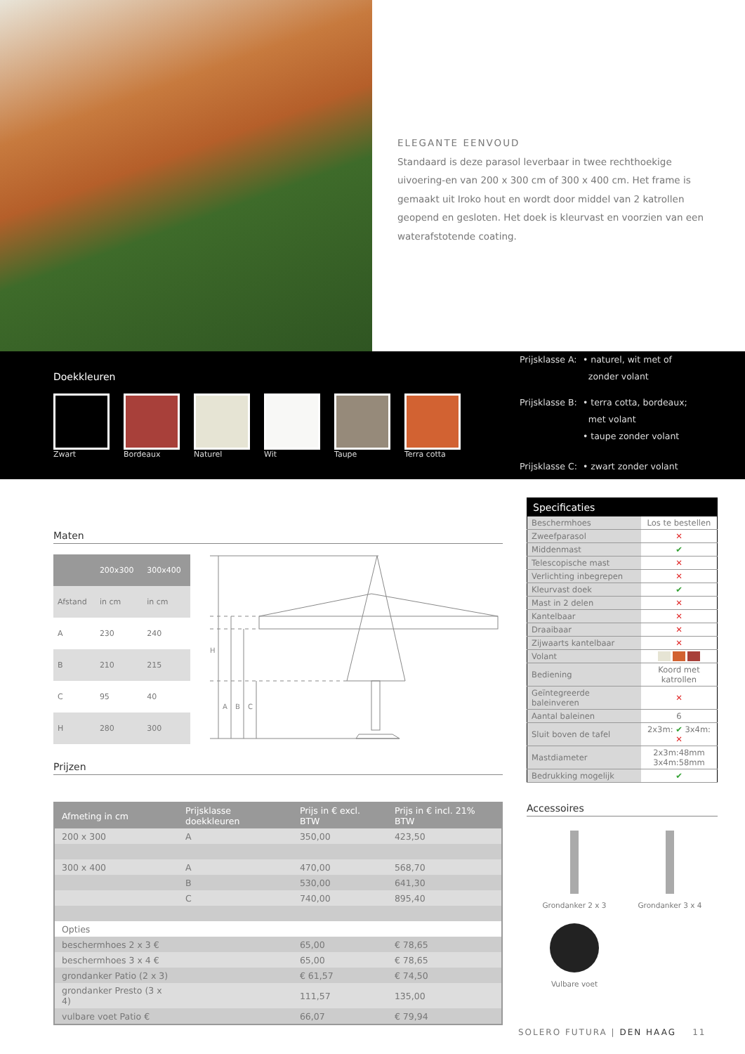ELEGANTE EENVOUD
Standaard is deze parasol leverbaar in twee rechthoekige uivoering-en van 200 x 300 cm of 300 x 400 cm. Het frame is gemaakt uit Iroko hout en wordt door middel van 2 katrollen geopend en gesloten. Het doek is kleurvast en voorzien van een waterafstotende coating.
Doekkleuren
Zwart Bordeaux Naturel Wit Taupe Terra cotta
| Prijsklasse A: | • naturel, wit met of zonder volant |
| Prijsklasse B: | • terra cotta, bordeaux; met volant • taupe zonder volant |
| Prijsklasse C: | • zwart zonder volant |
Maten
| | 200x300 | 300x400 |
| --- | --- | --- |
| Afstand | in cm | in cm |
| A | 230 | 240 |
| B | 210 | 215 |
| C | 95 | 40 |
| H | 280 | 300 |
H
A
B
C
Prijzen
| Afmeting in cm | Prijsklasse doekkleuren | Prijs in € excl. BTW | Prijs in € incl. 21% BTW |
| --- | --- | --- | --- |
| 200 x 300 | A | 350,00 | 423,50 |
| 300 x 400 | A | 470,00 | 568,70 |
| | B | 530,00 | 641,30 |
| | C | 740,00 | 895,40 |
| Opties | | | |
| beschermhoes 2 x 3 € | | 65,00 | € 78,65 |
| beschermhoes 3 x 4 € | | 65,00 | € 78,65 |
| grondanker Patio (2 x 3) | | € 61,57 | € 74,50 |
| grondanker Presto (3 x 4) | | 111,57 | 135,00 |
| vulbare voet Patio € | | 66,07 | € 79,94 |
| Specificaties | |
| --- | --- |
| Beschermhoes | Los te bestellen |
| Zweefparasol | ✕ |
| Middenmast | ✔ |
| Telescopische mast | ✕ |
| Verlichting inbegrepen | ✕ |
| Kleurvast doek | ✔ |
| Mast in 2 delen | ✕ |
| Kantelbaar | ✕ |
| Draaibaar | ✕ |
| Zijwaarts kantelbaar | ✕ |
| Volant | |
| Bediening | Koord met katrollen |
| Geïntegreerde baleinveren | ✕ |
| Aantal baleinen | 6 |
| Sluit boven de tafel | 2x3m: ✔ 3x4m: ✕ |
| Mastdiameter | 2x3m:48mm 3x4m:58mm |
| Bedrukking mogelijk | ✔ |
Accessoires
Grondanker 2 x 3
Grondanker 3 x 4
Vulbare voet
SOLERO FUTURA | DEN HAAG 11